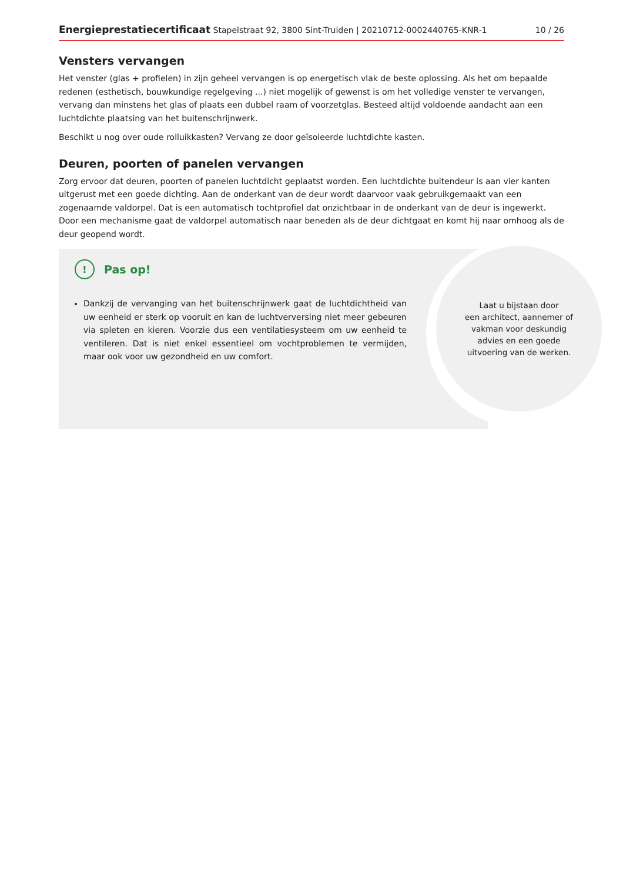Energieprestatiecertificaat Stapelstraat 92, 3800 Sint-Truiden | 20210712-0002440765-KNR-1 10 / 26
Vensters vervangen
Het venster (glas + profielen) in zijn geheel vervangen is op energetisch vlak de beste oplossing. Als het om bepaalde redenen (esthetisch, bouwkundige regelgeving ...) niet mogelijk of gewenst is om het volledige venster te vervangen, vervang dan minstens het glas of plaats een dubbel raam of voorzetglas. Besteed altijd voldoende aandacht aan een luchtdichte plaatsing van het buitenschrijnwerk.
Beschikt u nog over oude rolluikkasten? Vervang ze door geïsoleerde luchtdichte kasten.
Deuren, poorten of panelen vervangen
Zorg ervoor dat deuren, poorten of panelen luchtdicht geplaatst worden. Een luchtdichte buitendeur is aan vier kanten uitgerust met een goede dichting. Aan de onderkant van de deur wordt daarvoor vaak gebruikgemaakt van een zogenaamde valdorpel. Dat is een automatisch tochtprofiel dat onzichtbaar in de onderkant van de deur is ingewerkt. Door een mechanisme gaat de valdorpel automatisch naar beneden als de deur dichtgaat en komt hij naar omhoog als de deur geopend wordt.
Laat u bijstaan door
een architect, aannemer of
vakman voor deskundig
advies en een goede
uitvoering van de werken.
! Pas op!
Dankzij de vervanging van het buitenschrijnwerk gaat de luchtdichtheid van uw eenheid er sterk op vooruit en kan de luchtverversing niet meer gebeuren via spleten en kieren. Voorzie dus een ventilatiesysteem om uw eenheid te ventileren. Dat is niet enkel essentieel om vochtproblemen te vermijden, maar ook voor uw gezondheid en uw comfort.